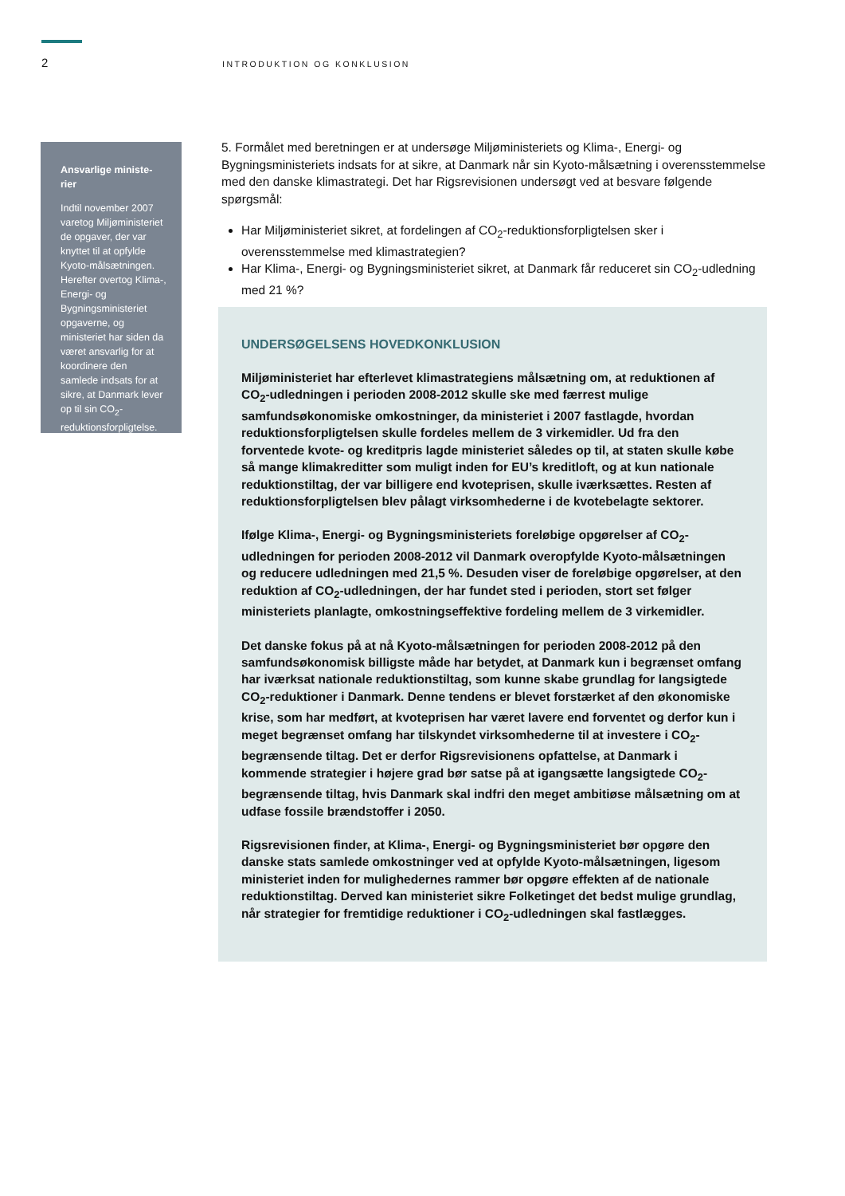2
INTRODUKTION OG KONKLUSION
Ansvarlige ministe-rier
Indtil november 2007 varetog Miljøministeriet de opgaver, der var knyttet til at opfylde Kyoto-målsætningen. Herefter overtog Klima-, Energi- og Bygningsministeriet opgaverne, og ministeriet har siden da været ansvarlig for at koordinere den samlede indsats for at sikre, at Danmark lever op til sin CO<sub>2</sub>-reduktionsforpligtelse.
5. Formålet med beretningen er at undersøge Miljøministeriets og Klima-, Energi- og Bygningsministeriets indsats for at sikre, at Danmark når sin Kyoto-målsætning i overensstemmelse med den danske klimastrategi. Det har Rigsrevisionen undersøgt ved at besvare følgende spørgsmål:
Har Miljøministeriet sikret, at fordelingen af CO<sub>2</sub>-reduktionsforpligtelsen sker i overensstemmelse med klimastrategien?
Har Klima-, Energi- og Bygningsministeriet sikret, at Danmark får reduceret sin CO<sub>2</sub>-udledning med 21 %?
UNDERSØGELSENS HOVEDKONKLUSION
Miljøministeriet har efterlevet klimastrategiens målsætning om, at reduktionen af CO<sub>2</sub>-udledningen i perioden 2008-2012 skulle ske med færrest mulige samfundsøkonomiske omkostninger, da ministeriet i 2007 fastlagde, hvordan reduktionsforpligtelsen skulle fordeles mellem de 3 virkemidler. Ud fra den forventede kvote- og kreditpris lagde ministeriet således op til, at staten skulle købe så mange klimakreditter som muligt inden for EU’s kreditloft, og at kun nationale reduktionstiltag, der var billigere end kvoteprisen, skulle iværksættes. Resten af reduktionsforpligtelsen blev pålagt virksomhederne i de kvotebelagte sektorer.
Ifølge Klima-, Energi- og Bygningsministeriets foreløbige opgørelser af CO<sub>2</sub>-udledningen for perioden 2008-2012 vil Danmark overopfylde Kyoto-målsætningen og reducere udledningen med 21,5 %. Desuden viser de foreløbige opgørelser, at den reduktion af CO<sub>2</sub>-udledningen, der har fundet sted i perioden, stort set følger ministeriets planlagte, omkostningseffektive fordeling mellem de 3 virkemidler.
Det danske fokus på at nå Kyoto-målsætningen for perioden 2008-2012 på den samfundsøkonomisk billigste måde har betydet, at Danmark kun i begrænset omfang har iværksat nationale reduktionstiltag, som kunne skabe grundlag for langsigtede CO<sub>2</sub>-reduktioner i Danmark. Denne tendens er blevet forstærket af den økonomiske krise, som har medført, at kvoteprisen har været lavere end forventet og derfor kun i meget begrænset omfang har tilskyndet virksomhederne til at investere i CO<sub>2</sub>-begrænsende tiltag. Det er derfor Rigsrevisionens opfattelse, at Danmark i kommende strategier i højere grad bør satse på at igangsætte langsigtede CO<sub>2</sub>-begrænsende tiltag, hvis Danmark skal indfri den meget ambitiøse målsætning om at udfase fossile brændstoffer i 2050.
Rigsrevisionen finder, at Klima-, Energi- og Bygningsministeriet bør opgøre den danske stats samlede omkostninger ved at opfylde Kyoto-målsætningen, ligesom ministeriet inden for mulighedernes rammer bør opgøre effekten af de nationale reduktionstiltag. Derved kan ministeriet sikre Folketinget det bedst mulige grundlag, når strategier for fremtidige reduktioner i CO<sub>2</sub>-udledningen skal fastlægges.